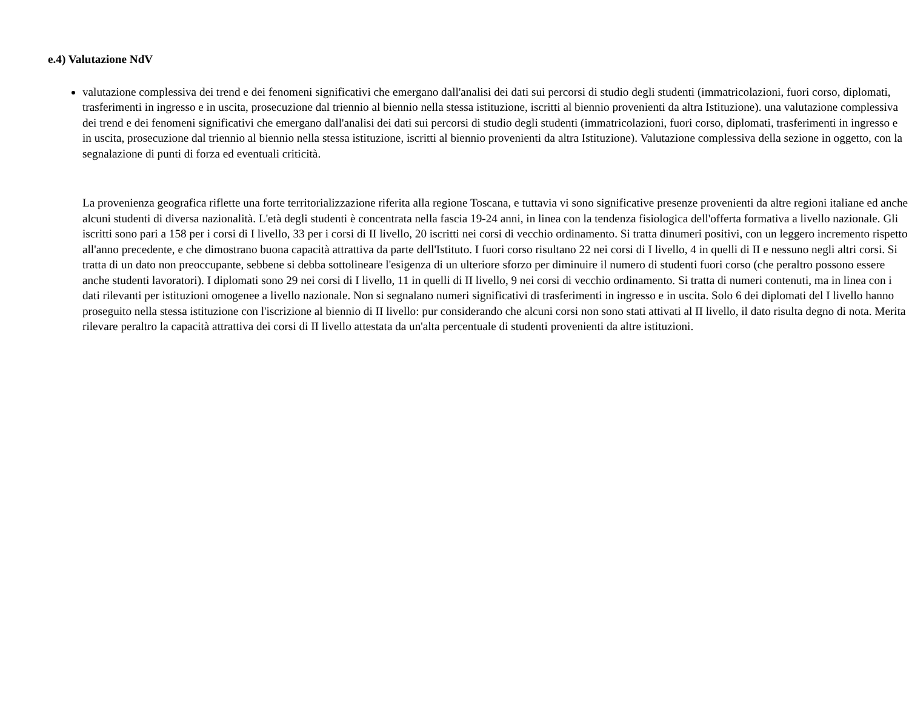e.4) Valutazione NdV
valutazione complessiva dei trend e dei fenomeni significativi che emergano dall'analisi dei dati sui percorsi di studio degli studenti (immatricolazioni, fuori corso, diplomati, trasferimenti in ingresso e in uscita, prosecuzione dal triennio al biennio nella stessa istituzione, iscritti al biennio provenienti da altra Istituzione). una valutazione complessiva dei trend e dei fenomeni significativi che emergano dall'analisi dei dati sui percorsi di studio degli studenti (immatricolazioni, fuori corso, diplomati, trasferimenti in ingresso e in uscita, prosecuzione dal triennio al biennio nella stessa istituzione, iscritti al biennio provenienti da altra Istituzione). Valutazione complessiva della sezione in oggetto, con la segnalazione di punti di forza ed eventuali criticità.
La provenienza geografica riflette una forte territorializzazione riferita alla regione Toscana, e tuttavia vi sono significative presenze provenienti da altre regioni italiane ed anche alcuni studenti di diversa nazionalità. L'età degli studenti è concentrata nella fascia 19-24 anni, in linea con la tendenza fisiologica dell'offerta formativa a livello nazionale. Gli iscritti sono pari a 158 per i corsi di I livello, 33 per i corsi di II livello, 20 iscritti nei corsi di vecchio ordinamento. Si tratta dinumeri positivi, con un leggero incremento rispetto all'anno precedente, e che dimostrano buona capacità attrattiva da parte dell'Istituto. I fuori corso risultano 22 nei corsi di I livello, 4 in quelli di II e nessuno negli altri corsi. Si tratta di un dato non preoccupante, sebbene si debba sottolineare l'esigenza di un ulteriore sforzo per diminuire il numero di studenti fuori corso (che peraltro possono essere anche studenti lavoratori). I diplomati sono 29 nei corsi di I livello, 11 in quelli di II livello, 9 nei corsi di vecchio ordinamento. Si tratta di numeri contenuti, ma in linea con i dati rilevanti per istituzioni omogenee a livello nazionale. Non si segnalano numeri significativi di trasferimenti in ingresso e in uscita. Solo 6 dei diplomati del I livello hanno proseguito nella stessa istituzione con l'iscrizione al biennio di II livello: pur considerando che alcuni corsi non sono stati attivati al II livello, il dato risulta degno di nota. Merita rilevare peraltro la capacità attrattiva dei corsi di II livello attestata da un'alta percentuale di studenti provenienti da altre istituzioni.